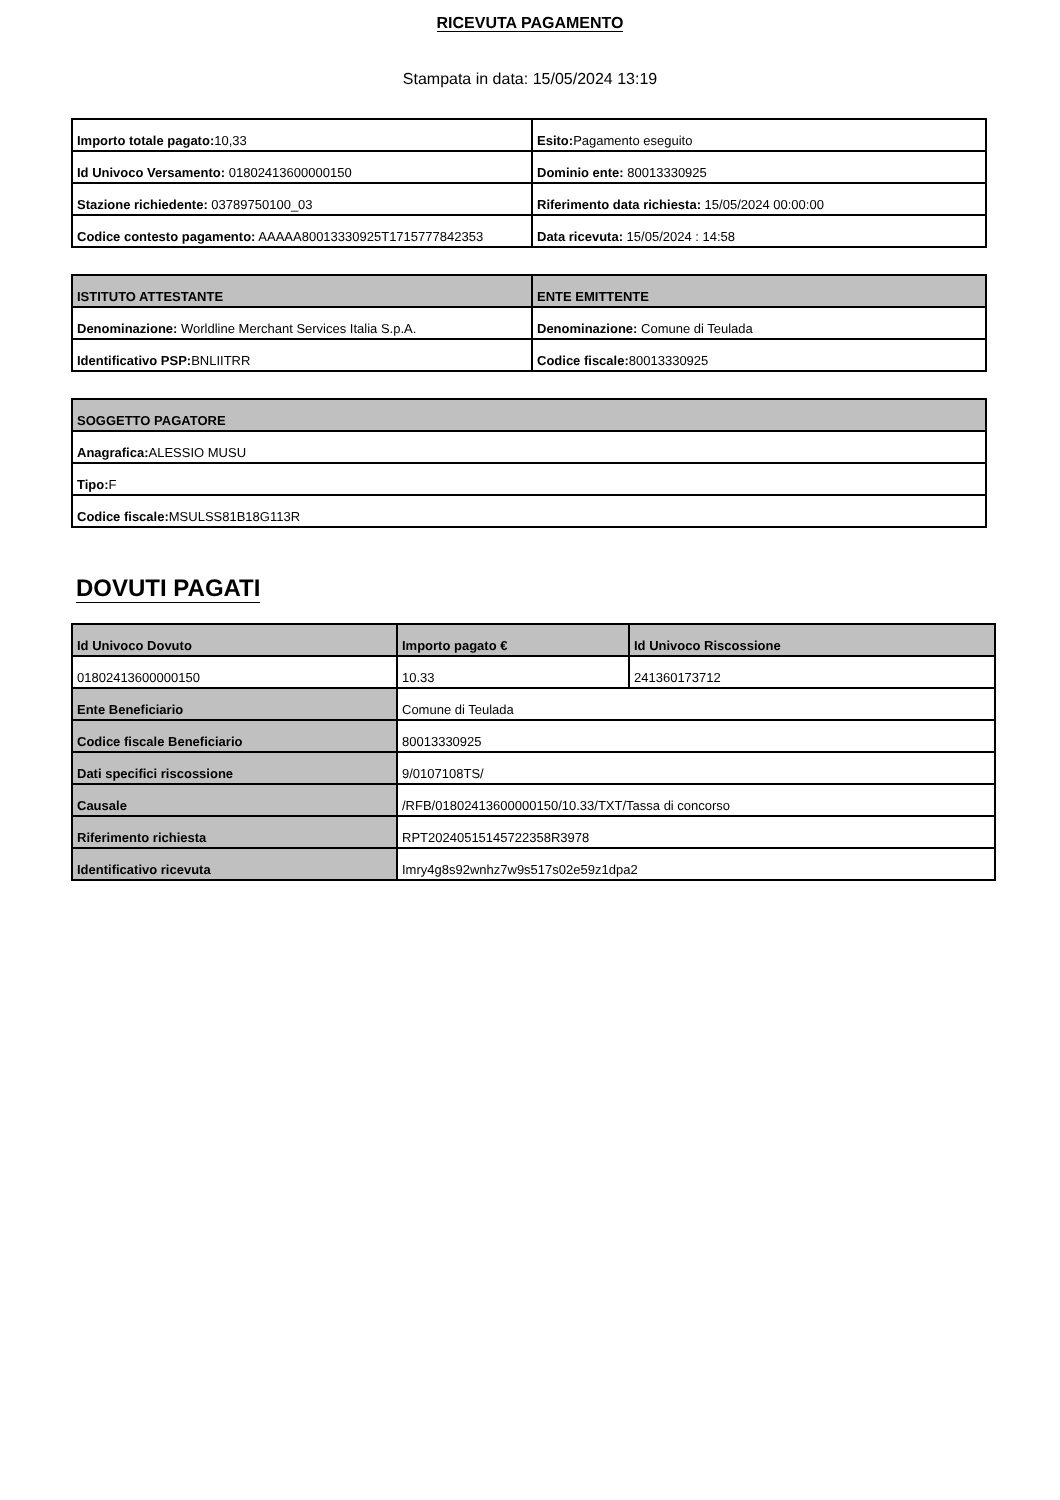RICEVUTA PAGAMENTO
Stampata in data: 15/05/2024 13:19
| Importo totale pagato: 10,33 | Esito: Pagamento eseguito |
| Id Univoco Versamento: 01802413600000150 | Dominio ente: 80013330925 |
| Stazione richiedente: 03789750100_03 | Riferimento data richiesta: 15/05/2024 00:00:00 |
| Codice contesto pagamento: AAAAA80013330925T1715777842353 | Data ricevuta: 15/05/2024 : 14:58 |
| ISTITUTO ATTESTANTE | ENTE EMITTENTE |
| --- | --- |
| Denominazione: Worldline Merchant Services Italia S.p.A. | Denominazione: Comune di Teulada |
| Identificativo PSP: BNLIITRR | Codice fiscale: 80013330925 |
| SOGGETTO PAGATORE |
| --- |
| Anagrafica: ALESSIO MUSU |
| Tipo: F |
| Codice fiscale: MSULSS81B18G113R |
DOVUTI PAGATI
| Id Univoco Dovuto | Importo pagato € | Id Univoco Riscossione |
| --- | --- | --- |
| 01802413600000150 | 10.33 | 241360173712 |
| Ente Beneficiario | Comune di Teulada | |
| Codice fiscale Beneficiario | 80013330925 | |
| Dati specifici riscossione | 9/0107108TS/ | |
| Causale | /RFB/01802413600000150/10.33/TXT/Tassa di concorso | |
| Riferimento richiesta | RPT20240515145722358R3978 | |
| Identificativo ricevuta | Imry4g8s92wnhz7w9s517s02e59z1dpa2 | |